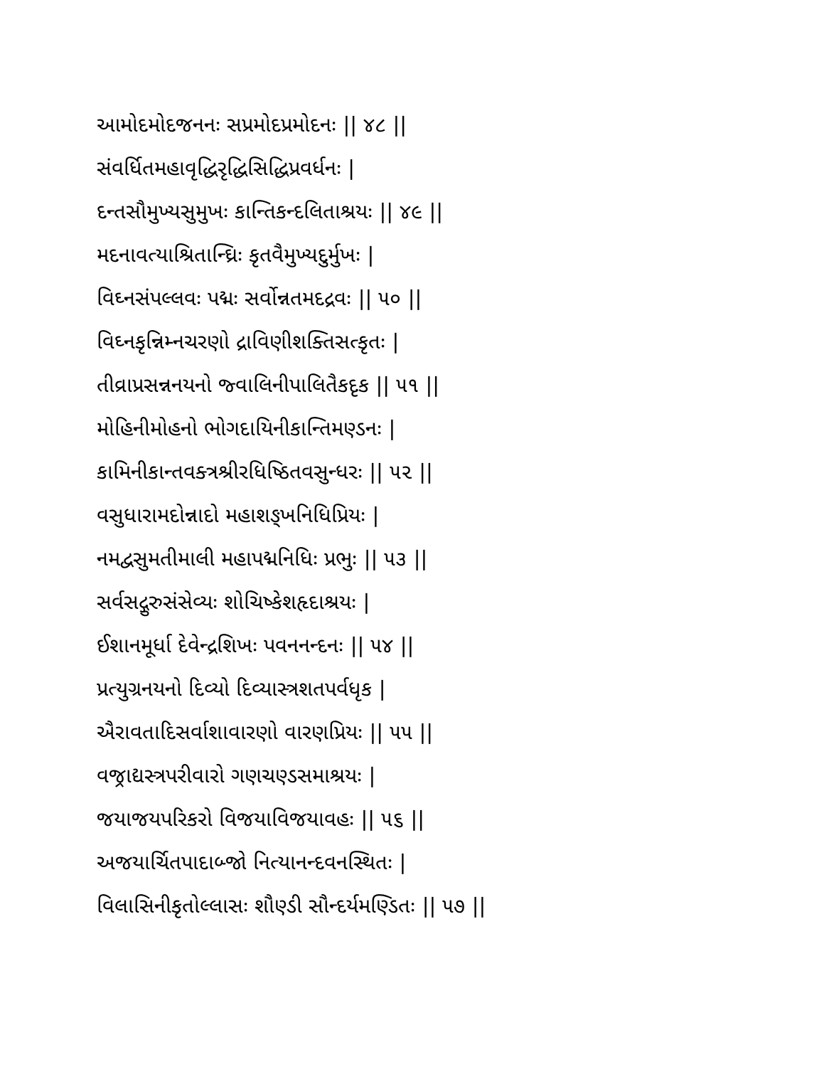આમોદમોદજનનઃ સપ્રમોદપ્રમોદનઃ || ૪૮ ||
સંવર્ધિતમહાવૃદ્ધિરૃદ્ધિસિદ્ધિપ્રવર્ધનઃ |
દન્તસૌમુખ્યસુમુખઃ કાન્તિકન્દલિતાશ્રયઃ || ૪૯ ||
મદનાવત્યાશ્રિતાન્ઘ્રિઃ કૃતવૈમુખ્યદુર્મુખઃ |
વિઘ્નસંપલ્લવઃ પદ્મઃ સર્વોન્નતમદદ્રવઃ || ૫૦ ||
વિઘ્નકૃન્નિમ્નચરણો દ્રાવિણીશક્તિસત્કૃતઃ |
તીવ્રાપ્રસન્નનયનો જ્વાલિનીપાલિતૈકદૃક || ૫૧ ||
મોહિનીમોહનો ભોગદાયિનીકાન્તિમણ્ડનઃ |
કામિનીકાન્તવક્ત્રશ્રીરધિષ્ઠિતવસુન્ધરઃ || ૫૨ ||
વસુધારામદોન્નાદો મહાશઙ્ખનિધિપ્રિયઃ |
નમદ્વસુમતીમાલી મહાપદ્મનિધિઃ પ્રભુઃ || ૫૩ ||
સર્વસદ્ગુરુસંસેવ્યઃ શોચિષ્કેશહૃદાશ્રયઃ |
ઈશાનમૂર્ધા દેવેન્દ્રશિખઃ પવનનન્દનઃ || ૫૪ ||
પ્રત્યુગ્રનયનો દિવ્યો દિવ્યાસ્ત્રશતપર્વધૃક |
ઐરાવતાદિસર્વાશાવારણો વારણપ્રિયઃ || ૫૫ ||
વજ્રાદ્યસ્ત્રપરીવારો ગણચણ્ડસમાશ્રયઃ |
જયાજયપરિકરો વિજયાવિજયાવહઃ || ૫૬ ||
અજયાર્ચિતપાદાબ્જો નિત્યાનન્દવનસ્થિતઃ |
વિલાસિનીકૃતોલ્લાસઃ શૌણ્ડી સૌન્દર્યમણ્ડિતઃ || ૫૭ ||